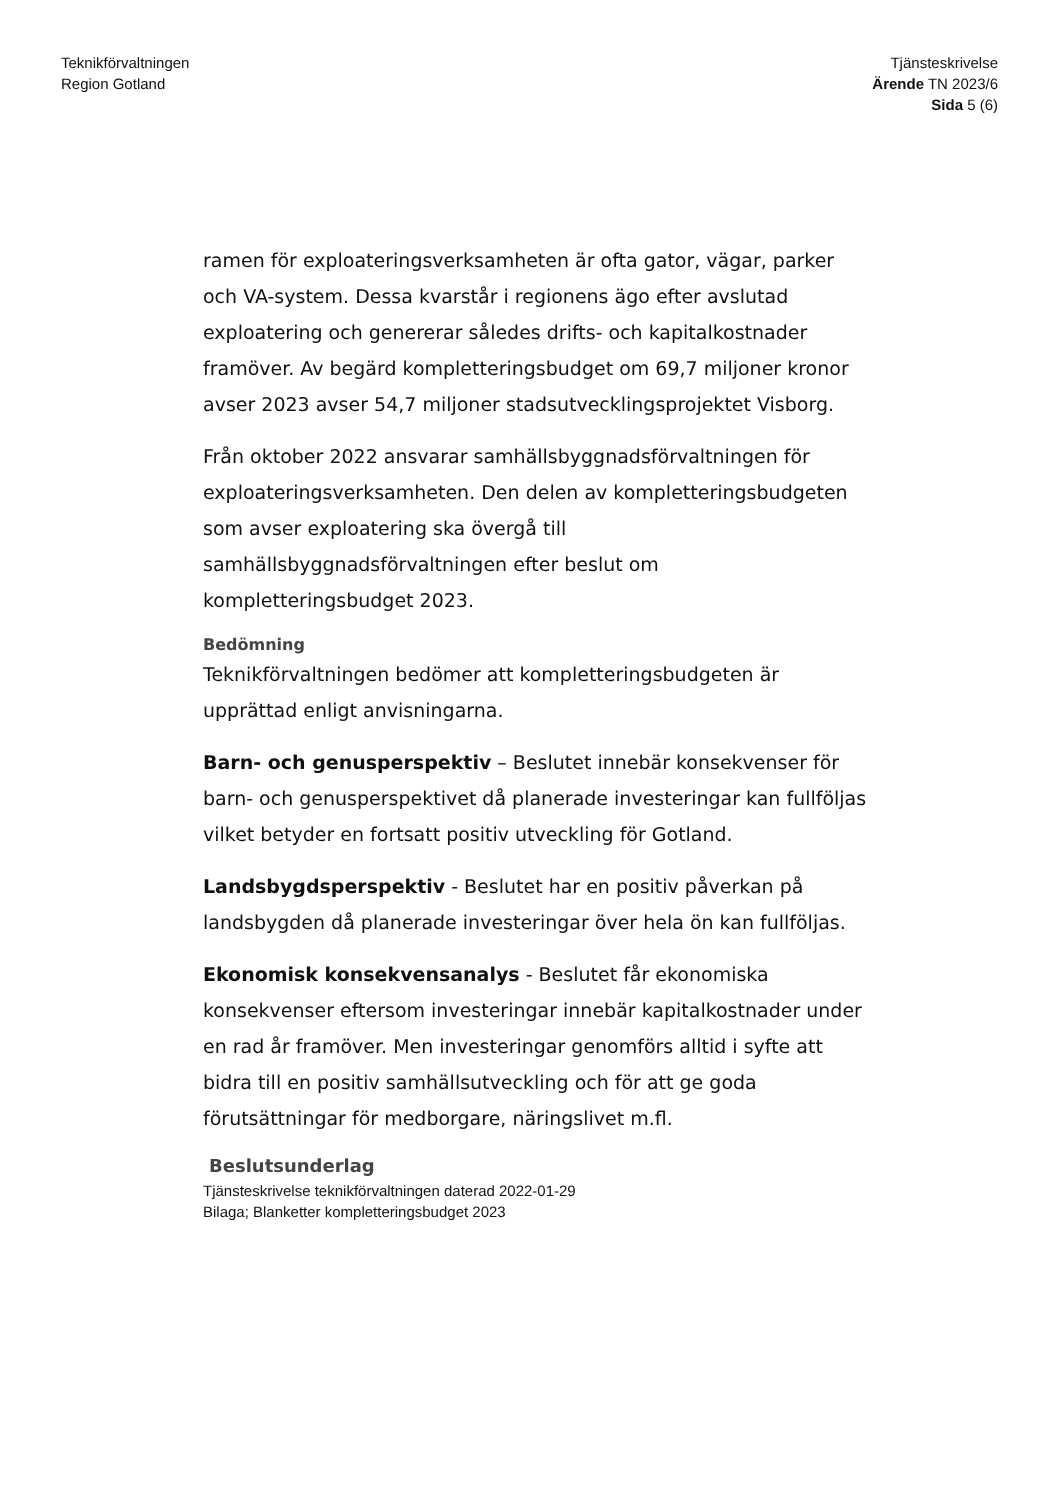Teknikförvaltningen
Region Gotland
Tjänsteskrivelse
Ärende TN 2023/6
Sida 5 (6)
ramen för exploateringsverksamheten är ofta gator, vägar, parker och VA-system. Dessa kvarstår i regionens ägo efter avslutad exploatering och genererar således drifts- och kapitalkostnader framöver. Av begärd kompletteringsbudget om 69,7 miljoner kronor avser 2023 avser 54,7 miljoner stadsutvecklingsprojektet Visborg.
Från oktober 2022 ansvarar samhällsbyggnadsförvaltningen för exploateringsverksamheten. Den delen av kompletteringsbudgeten som avser exploatering ska övergå till samhällsbyggnadsförvaltningen efter beslut om kompletteringsbudget 2023.
Bedömning
Teknikförvaltningen bedömer att kompletteringsbudgeten är upprättad enligt anvisningarna.
Barn- och genusperspektiv – Beslutet innebär konsekvenser för barn- och genusperspektivet då planerade investeringar kan fullföljas vilket betyder en fortsatt positiv utveckling för Gotland.
Landsbygdsperspektiv - Beslutet har en positiv påverkan på landsbygden då planerade investeringar över hela ön kan fullföljas.
Ekonomisk konsekvensanalys - Beslutet får ekonomiska konsekvenser eftersom investeringar innebär kapitalkostnader under en rad år framöver. Men investeringar genomförs alltid i syfte att bidra till en positiv samhällsutveckling och för att ge goda förutsättningar för medborgare, näringslivet m.fl.
Beslutsunderlag
Tjänsteskrivelse teknikförvaltningen daterad 2022-01-29
Bilaga; Blanketter kompletteringsbudget 2023